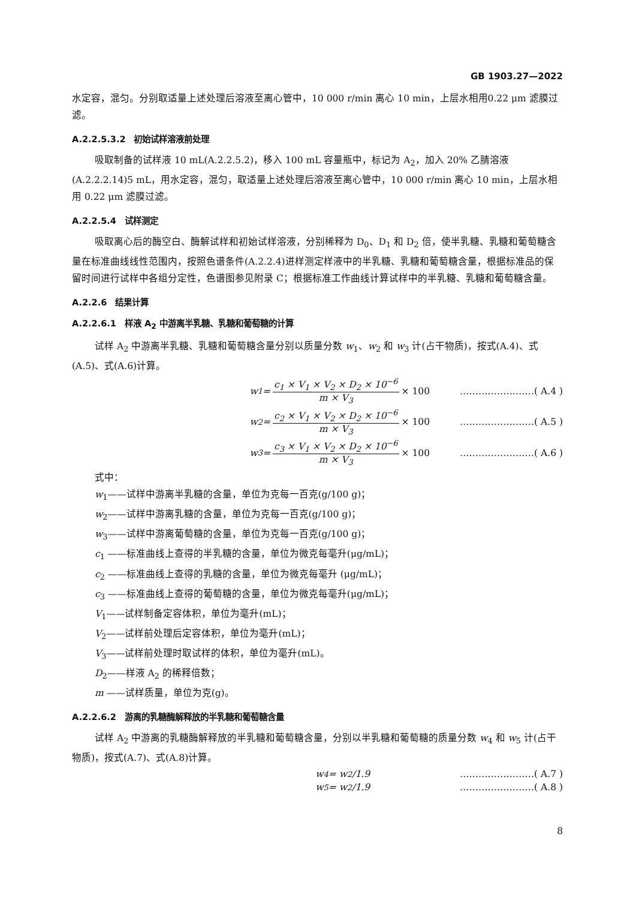GB 1903.27—2022
水定容，混匀。分别取适量上述处理后溶液至离心管中，10 000 r/min 离心 10 min，上层水相用0.22 μm 滤膜过滤。
A.2.2.5.3.2　初始试样溶液前处理
吸取制备的试样液 10 mL(A.2.2.5.2)，移入 100 mL 容量瓶中，标记为 A<sub>2</sub>，加入 20% 乙腈溶液(A.2.2.2.14)5 mL，用水定容，混匀，取适量上述处理后溶液至离心管中，10 000 r/min 离心 10 min，上层水相用 0.22 μm 滤膜过滤。
A.2.2.5.4　试样测定
吸取离心后的酶空白、酶解试样和初始试样溶液，分别稀释为 D<sub>0</sub>、D<sub>1</sub> 和 D<sub>2</sub> 倍，使半乳糖、乳糖和葡萄糖含量在标准曲线线性范围内，按照色谱条件(A.2.2.4)进样测定样液中的半乳糖、乳糖和葡萄糖含量，根据标准品的保留时间进行试样中各组分定性，色谱图参见附录 C；根据标准工作曲线计算试样中的半乳糖、乳糖和葡萄糖含量。
A.2.2.6　结果计算
A.2.2.6.1　样液 A<sub>2</sub> 中游离半乳糖、乳糖和葡萄糖的计算
试样 A<sub>2</sub> 中游离半乳糖、乳糖和葡萄糖含量分别以质量分数 w<sub>1</sub>、w<sub>2</sub> 和 w<sub>3</sub> 计(占干物质)，按式(A.4)、式(A.5)、式(A.6)计算。
w<sub>1</sub> = c<sub>1</sub> × V<sub>1</sub> × V<sub>2</sub> × D<sub>2</sub> × 10<sup>−6</sup> m × V<sub>3</sub> × 100 ……………………( A.4 )
w<sub>2</sub> = c<sub>2</sub> × V<sub>1</sub> × V<sub>2</sub> × D<sub>2</sub> × 10<sup>−6</sup> m × V<sub>3</sub> × 100 ……………………( A.5 )
w<sub>3</sub> = c<sub>3</sub> × V<sub>1</sub> × V<sub>2</sub> × D<sub>2</sub> × 10<sup>−6</sup> m × V<sub>3</sub> × 100 ……………………( A.6 )
式中：
w<sub>1</sub>——试样中游离半乳糖的含量，单位为克每一百克(g/100 g)；
w<sub>2</sub>——试样中游离乳糖的含量，单位为克每一百克(g/100 g)；
w<sub>3</sub>——试样中游离葡萄糖的含量，单位为克每一百克(g/100 g)；
c<sub>1</sub> ——标准曲线上查得的半乳糖的含量，单位为微克每毫升(μg/mL)；
c<sub>2</sub> ——标准曲线上查得的乳糖的含量，单位为微克每毫升 (μg/mL)；
c<sub>3</sub> ——标准曲线上查得的葡萄糖的含量，单位为微克每毫升(μg/mL)；
V<sub>1</sub>——试样制备定容体积，单位为毫升(mL)；
V<sub>2</sub>——试样前处理后定容体积，单位为毫升(mL)；
V<sub>3</sub>——试样前处理时取试样的体积，单位为毫升(mL)。
D<sub>2</sub>——样液 A<sub>2</sub> 的稀释倍数；
m ——试样质量，单位为克(g)。
A.2.2.6.2　游离的乳糖酶解释放的半乳糖和葡萄糖含量
试样 A<sub>2</sub> 中游离的乳糖酶解释放的半乳糖和葡萄糖含量，分别以半乳糖和葡萄糖的质量分数 w<sub>4</sub> 和 w<sub>5</sub> 计(占干物质)，按式(A.7)、式(A.8)计算。
w<sub>4</sub> = w<sub>2</sub>/1.9 ……………………( A.7 )
w<sub>5</sub> = w<sub>2</sub>/1.9 ……………………( A.8 )
8